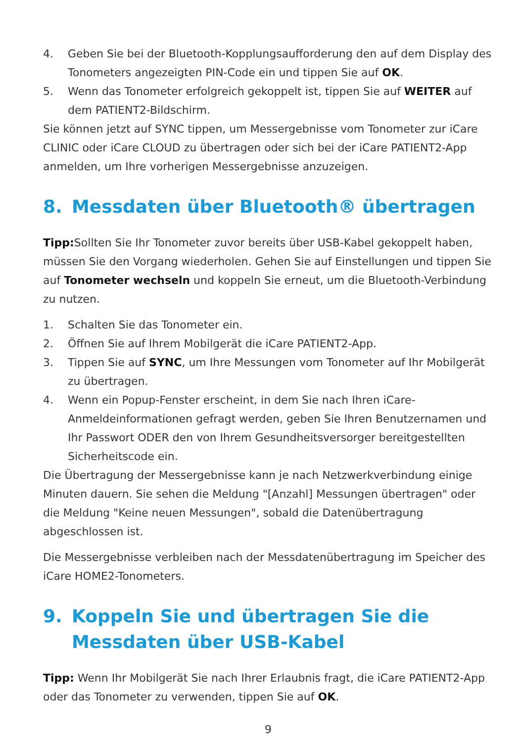4. Geben Sie bei der Bluetooth-Kopplungsaufforderung den auf dem Display des Tonometers angezeigten PIN-Code ein und tippen Sie auf OK.
5. Wenn das Tonometer erfolgreich gekoppelt ist, tippen Sie auf WEITER auf dem PATIENT2-Bildschirm.
Sie können jetzt auf SYNC tippen, um Messergebnisse vom Tonometer zur iCare CLINIC oder iCare CLOUD zu übertragen oder sich bei der iCare PATIENT2-App anmelden, um Ihre vorherigen Messergebnisse anzuzeigen.
8. Messdaten über Bluetooth® übertragen
Tipp: Sollten Sie Ihr Tonometer zuvor bereits über USB-Kabel gekoppelt haben, müssen Sie den Vorgang wiederholen. Gehen Sie auf Einstellungen und tippen Sie auf Tonometer wechseln und koppeln Sie erneut, um die Bluetooth-Verbindung zu nutzen.
1. Schalten Sie das Tonometer ein.
2. Öffnen Sie auf Ihrem Mobilgerät die iCare PATIENT2-App.
3. Tippen Sie auf SYNC, um Ihre Messungen vom Tonometer auf Ihr Mobilgerät zu übertragen.
4. Wenn ein Popup-Fenster erscheint, in dem Sie nach Ihren iCare-Anmeldeinformationen gefragt werden, geben Sie Ihren Benutzernamen und Ihr Passwort ODER den von Ihrem Gesundheitsversorger bereitgestellten Sicherheitscode ein.
Die Übertragung der Messergebnisse kann je nach Netzwerkverbindung einige Minuten dauern. Sie sehen die Meldung "[Anzahl] Messungen übertragen" oder die Meldung "Keine neuen Messungen", sobald die Datenübertragung abgeschlossen ist.
Die Messergebnisse verbleiben nach der Messdatenübertragung im Speicher des iCare HOME2-Tonometers.
9. Koppeln Sie und übertragen Sie die Messdaten über USB-Kabel
Tipp: Wenn Ihr Mobilgerät Sie nach Ihrer Erlaubnis fragt, die iCare PATIENT2-App oder das Tonometer zu verwenden, tippen Sie auf OK.
9